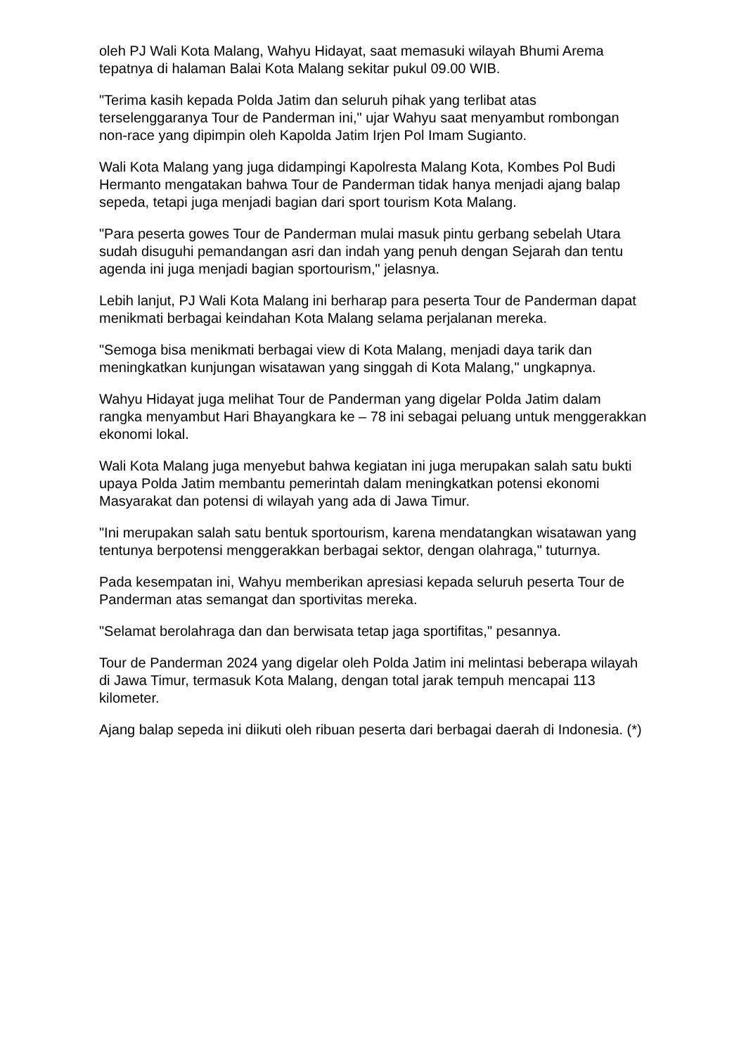oleh PJ Wali Kota Malang, Wahyu Hidayat, saat memasuki wilayah Bhumi Arema tepatnya di halaman Balai Kota Malang sekitar pukul 09.00 WIB.
"Terima kasih kepada Polda Jatim dan seluruh pihak yang terlibat atas terselenggaranya Tour de Panderman ini," ujar Wahyu saat menyambut rombongan non-race yang dipimpin oleh Kapolda Jatim Irjen Pol Imam Sugianto.
Wali Kota Malang yang juga didampingi Kapolresta Malang Kota, Kombes Pol Budi Hermanto mengatakan bahwa Tour de Panderman tidak hanya menjadi ajang balap sepeda, tetapi juga menjadi bagian dari sport tourism Kota Malang.
"Para peserta gowes Tour de Panderman mulai masuk pintu gerbang sebelah Utara sudah disuguhi pemandangan asri dan indah yang penuh dengan Sejarah dan tentu agenda ini juga menjadi bagian sportourism," jelasnya.
Lebih lanjut, PJ Wali Kota Malang ini berharap para peserta Tour de Panderman dapat menikmati berbagai keindahan Kota Malang selama perjalanan mereka.
"Semoga bisa menikmati berbagai view di Kota Malang, menjadi daya tarik dan meningkatkan kunjungan wisatawan yang singgah di Kota Malang," ungkapnya.
Wahyu Hidayat juga melihat Tour de Panderman yang digelar Polda Jatim dalam rangka menyambut Hari Bhayangkara ke – 78 ini sebagai peluang untuk menggerakkan ekonomi lokal.
Wali Kota Malang juga menyebut bahwa kegiatan ini juga merupakan salah satu bukti upaya Polda Jatim membantu pemerintah dalam meningkatkan potensi ekonomi Masyarakat dan potensi di wilayah yang ada di Jawa Timur.
"Ini merupakan salah satu bentuk sportourism, karena mendatangkan wisatawan yang tentunya berpotensi menggerakkan berbagai sektor, dengan olahraga," tuturnya.
Pada kesempatan ini, Wahyu memberikan apresiasi kepada seluruh peserta Tour de Panderman atas semangat dan sportivitas mereka.
"Selamat berolahraga dan dan berwisata tetap jaga sportifitas," pesannya.
Tour de Panderman 2024 yang digelar oleh Polda Jatim ini melintasi beberapa wilayah di Jawa Timur, termasuk Kota Malang, dengan total jarak tempuh mencapai 113 kilometer.
Ajang balap sepeda ini diikuti oleh ribuan peserta dari berbagai daerah di Indonesia. (*)